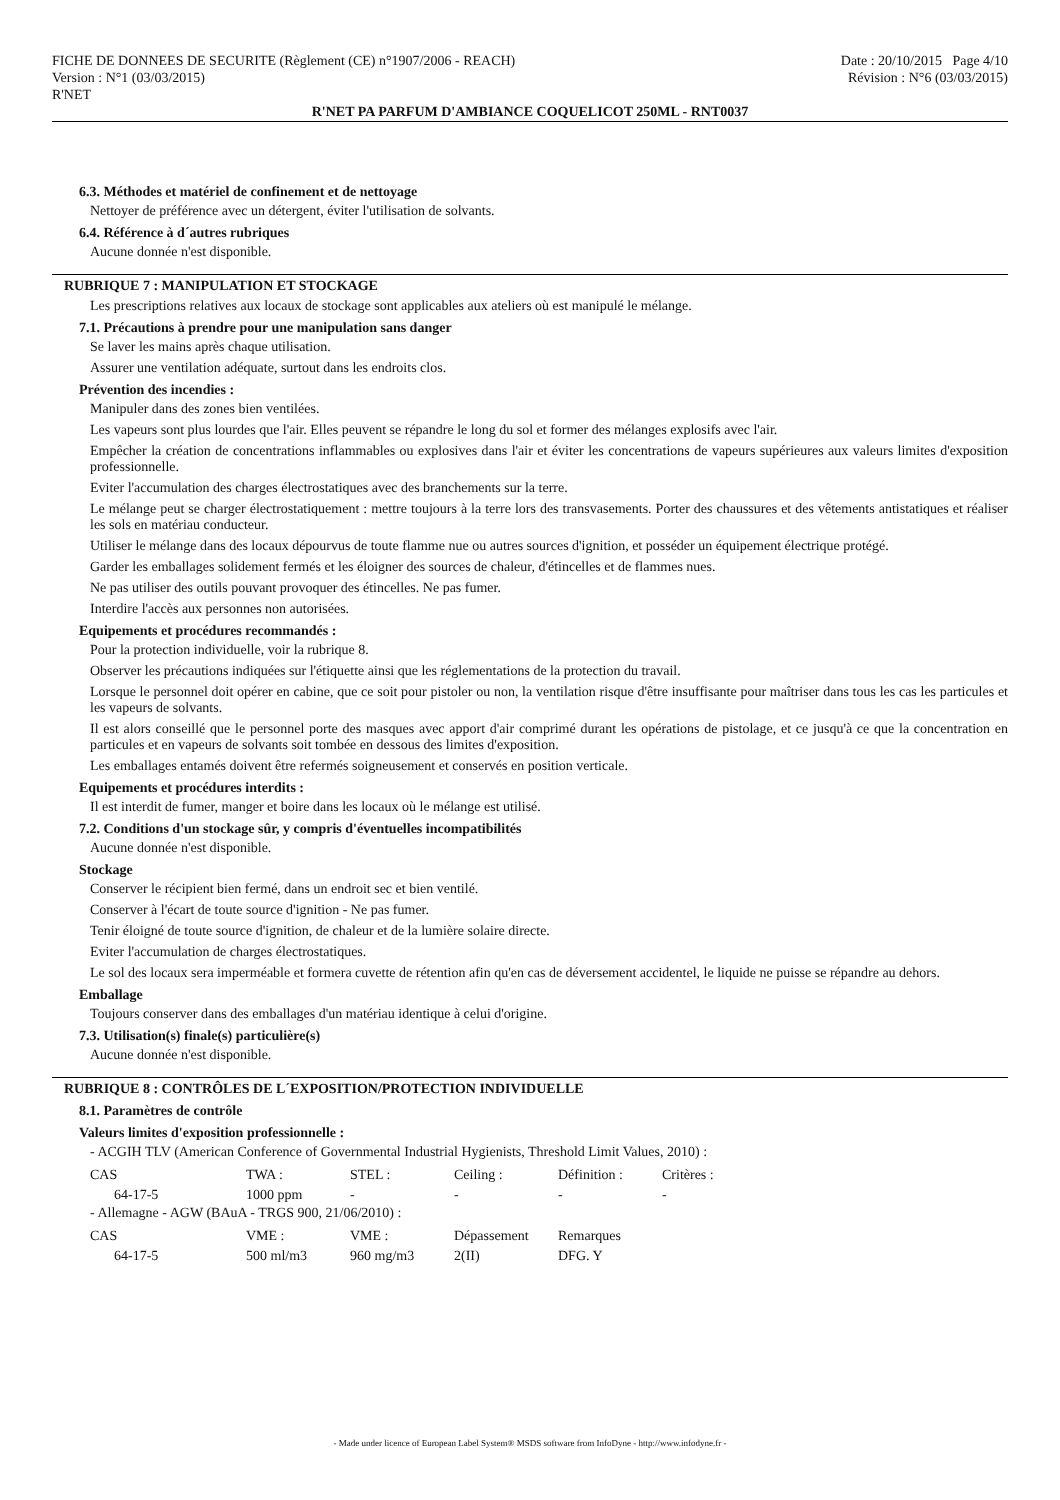FICHE DE DONNEES DE SECURITE (Règlement (CE) n°1907/2006 - REACH) Date : 20/10/2015 Page 4/10
Version : N°1 (03/03/2015) Révision : N°6 (03/03/2015)
R'NET
R'NET PA PARFUM D'AMBIANCE COQUELICOT 250ML - RNT0037
6.3. Méthodes et matériel de confinement et de nettoyage
Nettoyer de préférence avec un détergent, éviter l'utilisation de solvants.
6.4. Référence à d´autres rubriques
Aucune donnée n'est disponible.
RUBRIQUE 7 : MANIPULATION ET STOCKAGE
Les prescriptions relatives aux locaux de stockage sont applicables aux ateliers où est manipulé le mélange.
7.1. Précautions à prendre pour une manipulation sans danger
Se laver les mains après chaque utilisation.
Assurer une ventilation adéquate, surtout dans les endroits clos.
Prévention des incendies :
Manipuler dans des zones bien ventilées.
Les vapeurs sont plus lourdes que l'air. Elles peuvent se répandre le long du sol et former des mélanges explosifs avec l'air.
Empêcher la création de concentrations inflammables ou explosives dans l'air et éviter les concentrations de vapeurs supérieures aux valeurs limites d'exposition professionnelle.
Eviter l'accumulation des charges électrostatiques avec des branchements sur la terre.
Le mélange peut se charger électrostatiquement : mettre toujours à la terre lors des transvasements. Porter des chaussures et des vêtements antistatiques et réaliser les sols en matériau conducteur.
Utiliser le mélange dans des locaux dépourvus de toute flamme nue ou autres sources d'ignition, et posséder un équipement électrique protégé.
Garder les emballages solidement fermés et les éloigner des sources de chaleur, d'étincelles et de flammes nues.
Ne pas utiliser des outils pouvant provoquer des étincelles. Ne pas fumer.
Interdire l'accès aux personnes non autorisées.
Equipements et procédures recommandés :
Pour la protection individuelle, voir la rubrique 8.
Observer les précautions indiquées sur l'étiquette ainsi que les réglementations de la protection du travail.
Lorsque le personnel doit opérer en cabine, que ce soit pour pistoler ou non, la ventilation risque d'être insuffisante pour maîtriser dans tous les cas les particules et les vapeurs de solvants.
Il est alors conseillé que le personnel porte des masques avec apport d'air comprimé durant les opérations de pistolage, et ce jusqu'à ce que la concentration en particules et en vapeurs de solvants soit tombée en dessous des limites d'exposition.
Les emballages entamés doivent être refermés soigneusement et conservés en position verticale.
Equipements et procédures interdits :
Il est interdit de fumer, manger et boire dans les locaux où le mélange est utilisé.
7.2. Conditions d'un stockage sûr, y compris d'éventuelles incompatibilités
Aucune donnée n'est disponible.
Stockage
Conserver le récipient bien fermé, dans un endroit sec et bien ventilé.
Conserver à l'écart de toute source d'ignition - Ne pas fumer.
Tenir éloigné de toute source d'ignition, de chaleur et de la lumière solaire directe.
Eviter l'accumulation de charges électrostatiques.
Le sol des locaux sera imperméable et formera cuvette de rétention afin qu'en cas de déversement accidentel, le liquide ne puisse se répandre au dehors.
Emballage
Toujours conserver dans des emballages d'un matériau identique à celui d'origine.
7.3. Utilisation(s) finale(s) particulière(s)
Aucune donnée n'est disponible.
RUBRIQUE 8 : CONTRÔLES DE L´EXPOSITION/PROTECTION INDIVIDUELLE
8.1. Paramètres de contrôle
Valeurs limites d'exposition professionnelle :
- ACGIH TLV (American Conference of Governmental Industrial Hygienists, Threshold Limit Values, 2010) :
| CAS | TWA : | STEL : | Ceiling : | Définition : | Critères : |
| 64-17-5 | 1000 ppm | - | - | - | - |
- Allemagne - AGW (BAuA - TRGS 900, 21/06/2010) :
| CAS | VME : | VME : | Dépassement | Remarques |
| 64-17-5 | 500 ml/m3 | 960 mg/m3 | 2(II) | DFG. Y |
- Made under licence of European Label System® MSDS software from InfoDyne - http://www.infodyne.fr -